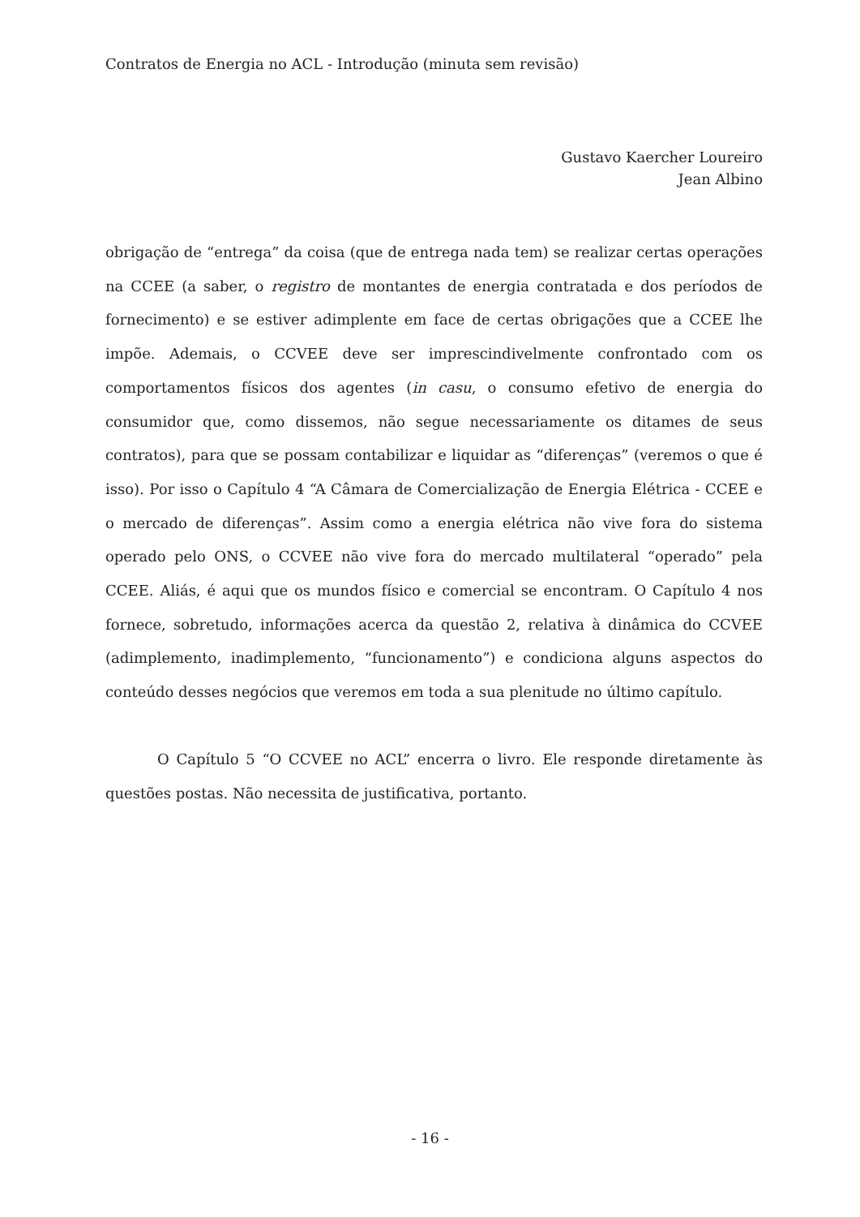Contratos de Energia no ACL - Introdução (minuta sem revisão)
Gustavo Kaercher Loureiro
Jean Albino
obrigação de “entrega” da coisa (que de entrega nada tem) se realizar certas operações na CCEE (a saber, o registro de montantes de energia contratada e dos períodos de fornecimento) e se estiver adimplente em face de certas obrigações que a CCEE lhe impõe. Ademais, o CCVEE deve ser imprescindivelmente confrontado com os comportamentos físicos dos agentes (in casu, o consumo efetivo de energia do consumidor que, como dissemos, não segue necessariamente os ditames de seus contratos), para que se possam contabilizar e liquidar as “diferenças” (veremos o que é isso). Por isso o Capítulo 4 “A Câmara de Comercialização de Energia Elétrica - CCEE e o mercado de diferenças”. Assim como a energia elétrica não vive fora do sistema operado pelo ONS, o CCVEE não vive fora do mercado multilateral “operado” pela CCEE. Aliás, é aqui que os mundos físico e comercial se encontram. O Capítulo 4 nos fornece, sobretudo, informações acerca da questão 2, relativa à dinâmica do CCVEE (adimplemento, inadimplemento, “funcionamento”) e condiciona alguns aspectos do conteúdo desses negócios que veremos em toda a sua plenitude no último capítulo.
O Capítulo 5 “O CCVEE no ACL” encerra o livro. Ele responde diretamente às questões postas. Não necessita de justificativa, portanto.
- 16 -